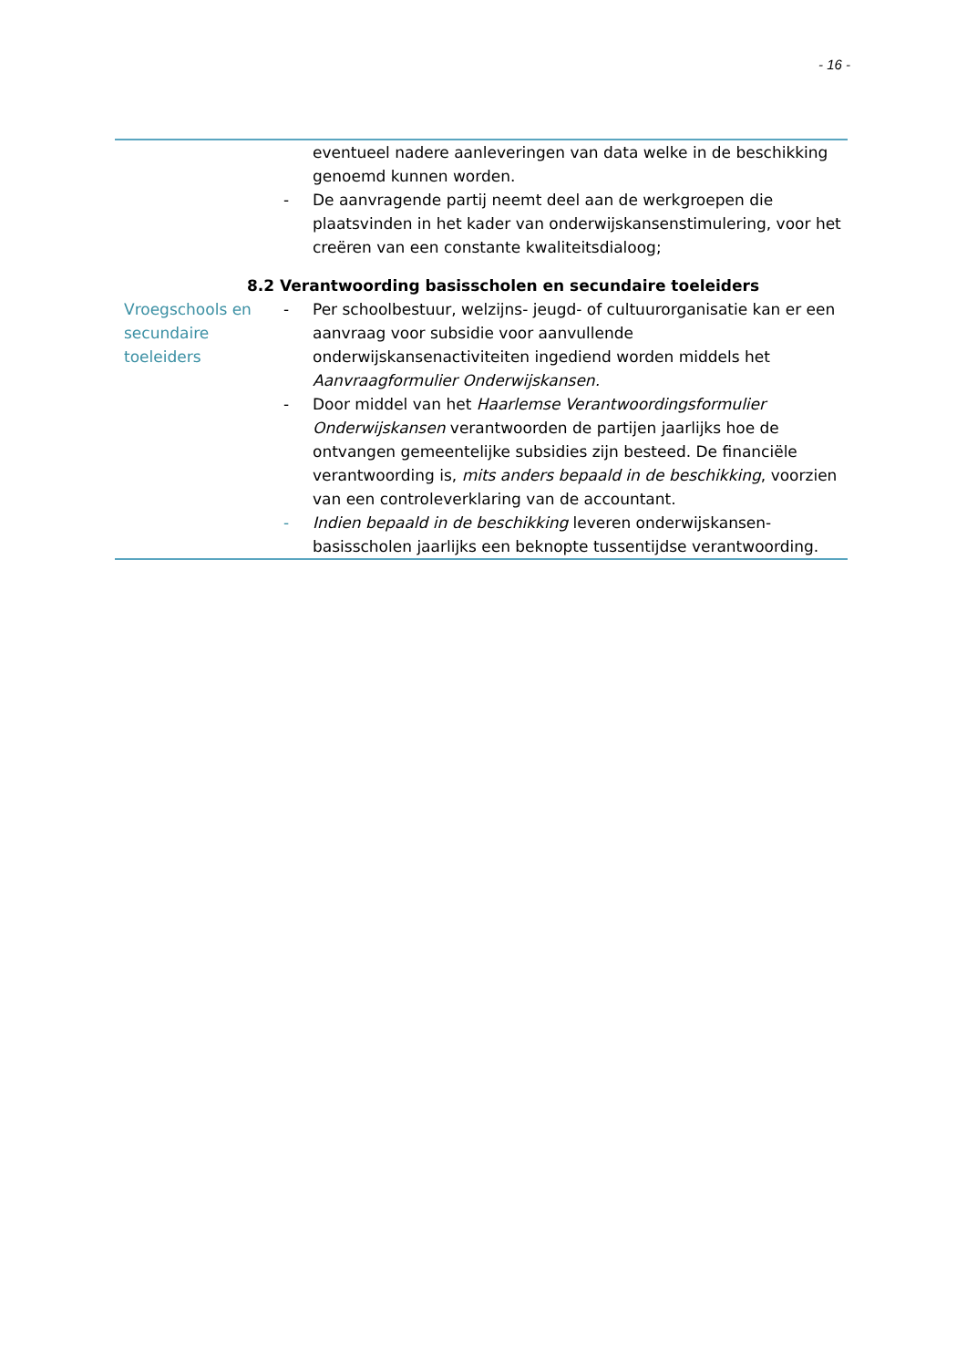- 16 -
eventueel nadere aanleveringen van data welke in de beschikking genoemd kunnen worden.
- De aanvragende partij neemt deel aan de werkgroepen die plaatsvinden in het kader van onderwijskansenstimulering, voor het creëren van een constante kwaliteitsdialoog;
8.2 Verantwoording basisscholen en secundaire toeleiders
Vroegschools en secundaire toeleiders
- Per schoolbestuur, welzijns- jeugd- of cultuurorganisatie kan er een aanvraag voor subsidie voor aanvullende onderwijskansenactiviteiten ingediend worden middels het Aanvraagformulier Onderwijskansen.
- Door middel van het Haarlemse Verantwoordingsformulier Onderwijskansen verantwoorden de partijen jaarlijks hoe de ontvangen gemeentelijke subsidies zijn besteed. De financiële verantwoording is, mits anders bepaald in de beschikking, voorzien van een controleverklaring van de accountant.
- Indien bepaald in de beschikking leveren onderwijskansen-basisscholen jaarlijks een beknopte tussentijdse verantwoording.